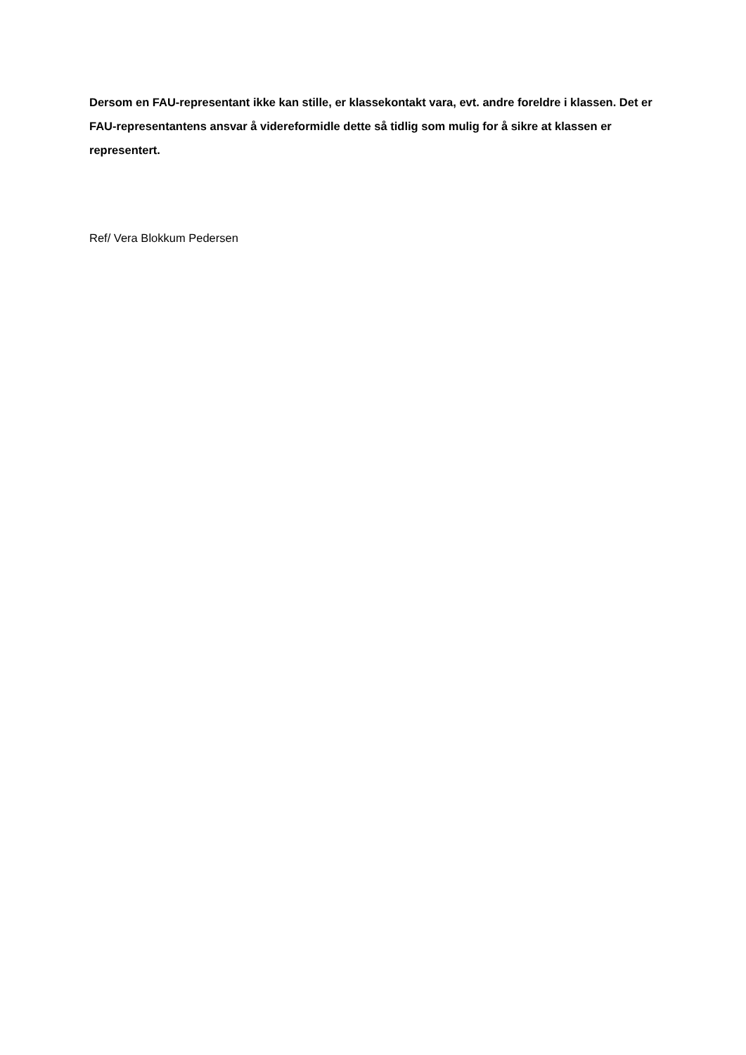Dersom en FAU-representant ikke kan stille, er klassekontakt vara, evt. andre foreldre i klassen. Det er FAU-representantens ansvar å videreformidle dette så tidlig som mulig for å sikre at klassen er representert.
Ref/ Vera Blokkum Pedersen